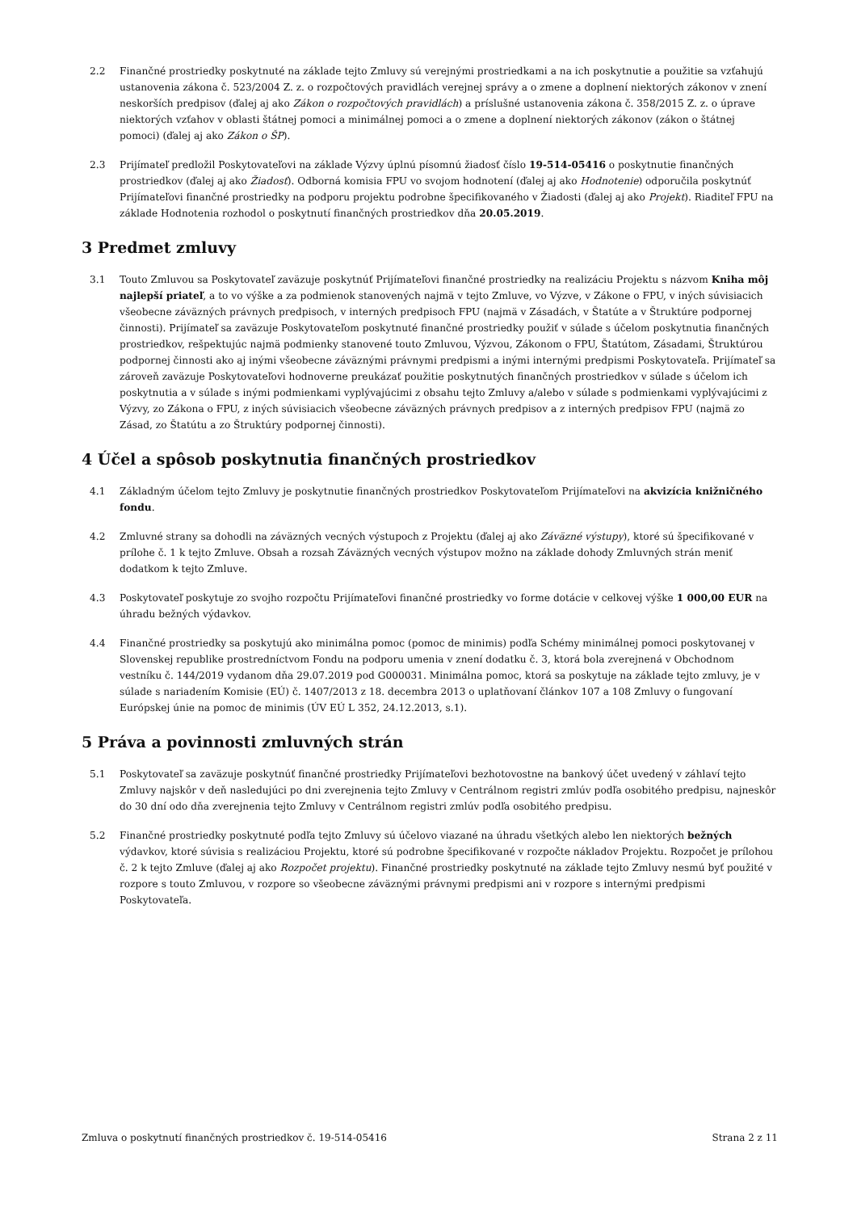2.2 Finančné prostriedky poskytnuté na základe tejto Zmluvy sú verejnými prostriedkami a na ich poskytnutie a použitie sa vzťahujú ustanovenia zákona č. 523/2004 Z. z. o rozpočtových pravidlách verejnej správy a o zmene a doplnení niektorých zákonov v znení neskorších predpisov (ďalej aj ako Zákon o rozpočtových pravidlách) a príslušné ustanovenia zákona č. 358/2015 Z. z. o úprave niektorých vzťahov v oblasti štátnej pomoci a minimálnej pomoci a o zmene a doplnení niektorých zákonov (zákon o štátnej pomoci) (ďalej aj ako Zákon o ŠP).
2.3 Prijímateľ predložil Poskytovateľovi na základe Výzvy úplnú písomnú žiadosť číslo 19-514-05416 o poskytnutie finančných prostriedkov (ďalej aj ako Žiadosť). Odborná komisia FPU vo svojom hodnotení (ďalej aj ako Hodnotenie) odporučila poskytnúť Prijímateľovi finančné prostriedky na podporu projektu podrobne špecifikovaného v Žiadosti (ďalej aj ako Projekt). Riaditeľ FPU na základe Hodnotenia rozhodol o poskytnutí finančných prostriedkov dňa 20.05.2019.
3 Predmet zmluvy
3.1 Touto Zmluvou sa Poskytovateľ zaväzuje poskytnúť Prijímateľovi finančné prostriedky na realizáciu Projektu s názvom Kniha môj najlepší priateľ, a to vo výške a za podmienok stanovených najmä v tejto Zmluve, vo Výzve, v Zákone o FPU, v iných súvisiacich všeobecne záväzných právnych predpisoch, v interných predpisoch FPU (najmä v Zásadách, v Štatúte a v Štruktúre podpornej činnosti). Prijímateľ sa zaväzuje Poskytovateľom poskytnuté finančné prostriedky použiť v súlade s účelom poskytnutia finančných prostriedkov, rešpektujúc najmä podmienky stanovené touto Zmluvou, Výzvou, Zákonom o FPU, Štatútom, Zásadami, Štruktúrou podpornej činnosti ako aj inými všeobecne záväznými právnymi predpismi a inými internými predpismi Poskytovateľa. Prijímateľ sa zároveň zaväzuje Poskytovateľovi hodnoverne preukázať použitie poskytnutých finančných prostriedkov v súlade s účelom ich poskytnutia a v súlade s inými podmienkami vyplývajúcimi z obsahu tejto Zmluvy a/alebo v súlade s podmienkami vyplývajúcimi z Výzvy, zo Zákona o FPU, z iných súvisiacich všeobecne záväzných právnych predpisov a z interných predpisov FPU (najmä zo Zásad, zo Štatútu a zo Štruktúry podpornej činnosti).
4 Účel a spôsob poskytnutia finančných prostriedkov
4.1 Základným účelom tejto Zmluvy je poskytnutie finančných prostriedkov Poskytovateľom Prijímateľovi na akvizícia knižničného fondu.
4.2 Zmluvné strany sa dohodli na záväzných vecných výstupoch z Projektu (ďalej aj ako Záväzné výstupy), ktoré sú špecifikované v prílohe č. 1 k tejto Zmluve. Obsah a rozsah Záväzných vecných výstupov možno na základe dohody Zmluvných strán meniť dodatkom k tejto Zmluve.
4.3 Poskytovateľ poskytuje zo svojho rozpočtu Prijímateľovi finančné prostriedky vo forme dotácie v celkovej výške 1 000,00 EUR na úhradu bežných výdavkov.
4.4 Finančné prostriedky sa poskytujú ako minimálna pomoc (pomoc de minimis) podľa Schémy minimálnej pomoci poskytovanej v Slovenskej republike prostredníctvom Fondu na podporu umenia v znení dodatku č. 3, ktorá bola zverejnená v Obchodnom vestníku č. 144/2019 vydanom dňa 29.07.2019 pod G000031. Minimálna pomoc, ktorá sa poskytuje na základe tejto zmluvy, je v súlade s nariadením Komisie (EÚ) č. 1407/2013 z 18. decembra 2013 o uplatňovaní článkov 107 a 108 Zmluvy o fungovaní Európskej únie na pomoc de minimis (ÚV EÚ L 352, 24.12.2013, s.1).
5 Práva a povinnosti zmluvných strán
5.1 Poskytovateľ sa zaväzuje poskytnúť finančné prostriedky Prijímateľovi bezhotovostne na bankový účet uvedený v záhlaví tejto Zmluvy najskôr v deň nasledujúci po dni zverejnenia tejto Zmluvy v Centrálnom registri zmlúv podľa osobitého predpisu, najneskôr do 30 dní odo dňa zverejnenia tejto Zmluvy v Centrálnom registri zmlúv podľa osobitého predpisu.
5.2 Finančné prostriedky poskytnuté podľa tejto Zmluvy sú účelovo viazané na úhradu všetkých alebo len niektorých bežných výdavkov, ktoré súvisia s realizáciou Projektu, ktoré sú podrobne špecifikované v rozpočte nákladov Projektu. Rozpočet je prílohou č. 2 k tejto Zmluve (ďalej aj ako Rozpočet projektu). Finančné prostriedky poskytnuté na základe tejto Zmluvy nesmú byť použité v rozpore s touto Zmluvou, v rozpore so všeobecne záväznými právnymi predpismi ani v rozpore s internými predpismi Poskytovateľa.
Zmluva o poskytnutí finančných prostriedkov č. 19-514-05416 Strana 2 z 11